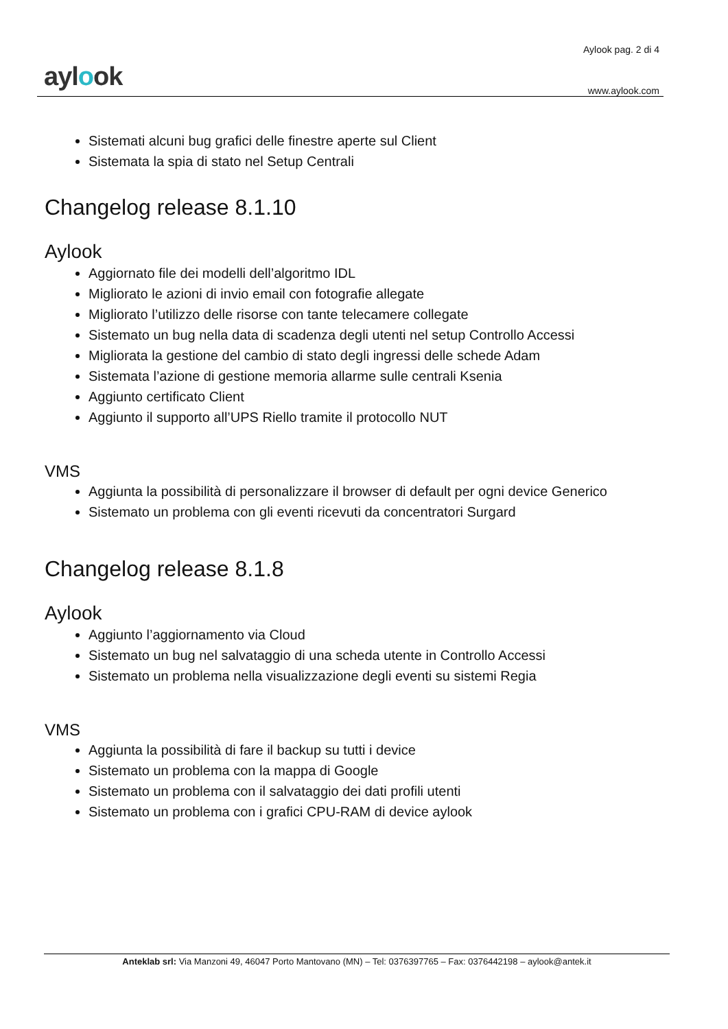aylook
Aylook pag. 2 di 4
www.aylook.com
Sistemati alcuni bug grafici delle finestre aperte sul Client
Sistemata la spia di stato nel Setup Centrali
Changelog release 8.1.10
Aylook
Aggiornato file dei modelli dell’algoritmo IDL
Migliorato le azioni di invio email con fotografie allegate
Migliorato l’utilizzo delle risorse con tante telecamere collegate
Sistemato un bug nella data di scadenza degli utenti nel setup Controllo Accessi
Migliorata la gestione del cambio di stato degli ingressi delle schede Adam
Sistemata l’azione di gestione memoria allarme sulle centrali Ksenia
Aggiunto certificato Client
Aggiunto il supporto all’UPS Riello tramite il protocollo NUT
VMS
Aggiunta la possibilità di personalizzare il browser di default per ogni device Generico
Sistemato un problema con gli eventi ricevuti da concentratori Surgard
Changelog release 8.1.8
Aylook
Aggiunto l’aggiornamento via Cloud
Sistemato un bug nel salvataggio di una scheda utente in Controllo Accessi
Sistemato un problema nella visualizzazione degli eventi su sistemi Regia
VMS
Aggiunta la possibilità di fare il backup su tutti i device
Sistemato un problema con la mappa di Google
Sistemato un problema con il salvataggio dei dati profili utenti
Sistemato un problema con i grafici CPU-RAM di device aylook
Anteklab srl: Via Manzoni 49, 46047 Porto Mantovano (MN) – Tel: 0376397765 – Fax: 0376442198 – aylook@antek.it